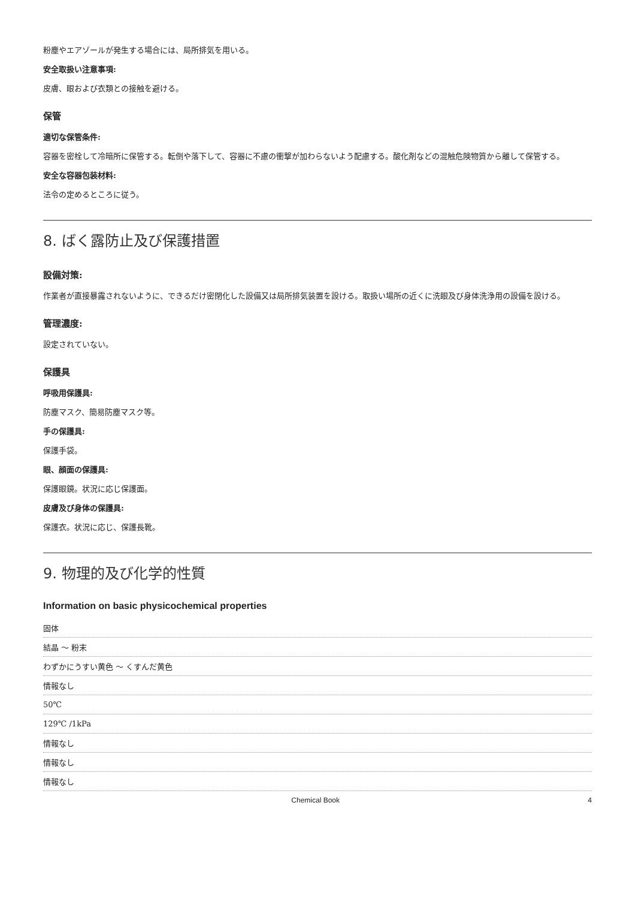粉塵やエアゾールが発生する場合には、局所排気を用いる。
安全取扱い注意事項:
皮膚、眼および衣類との接触を避ける。
保管
適切な保管条件:
容器を密栓して冷暗所に保管する。転倒や落下して、容器に不慮の衝撃が加わらないよう配慮する。酸化剤などの混触危険物質から離して保管する。
安全な容器包装材料:
法令の定めるところに従う。
8. ばく露防止及び保護措置
設備対策:
作業者が直接暴露されないように、できるだけ密閉化した設備又は局所排気装置を設ける。取扱い場所の近くに洗眼及び身体洗浄用の設備を設ける。
管理濃度:
設定されていない。
保護具
呼吸用保護具:
防塵マスク、簡易防塵マスク等。
手の保護具:
保護手袋。
眼、顔面の保護具:
保護眼鏡。状況に応じ保護面。
皮膚及び身体の保護具:
保護衣。状況に応じ、保護長靴。
9. 物理的及び化学的性質
Information on basic physicochemical properties
| 固体 |
| 結晶 ～ 粉末 |
| わずかにうすい黄色 ～ くすんだ黄色 |
| 情報なし |
| 50℃ |
| 129℃ /1kPa |
| 情報なし |
| 情報なし |
| 情報なし |
Chemical Book 4